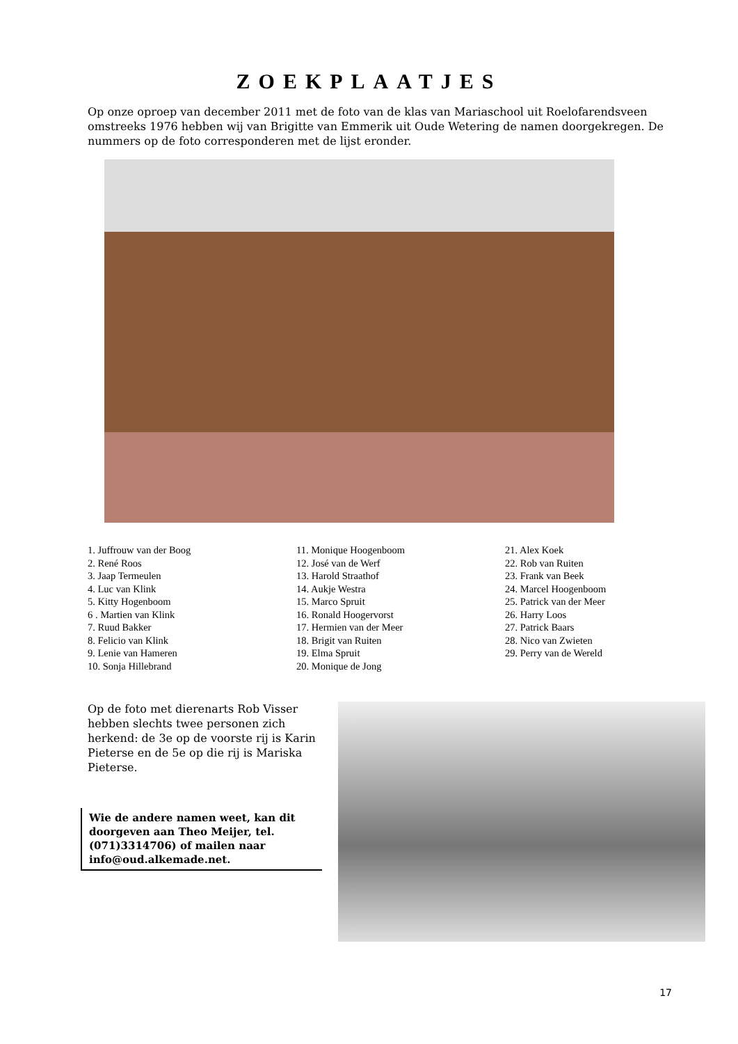ZOEKPLAATJES
Op onze oproep van december 2011 met de foto van de klas van Mariaschool uit Roelofarendsveen omstreeks 1976 hebben wij van Brigitte van Emmerik uit Oude Wetering de namen doorgekregen. De nummers op de foto corresponderen met de lijst eronder.
1. Juffrouw van der Boog
2. René Roos
3. Jaap Termeulen
4. Luc van Klink
5. Kitty Hogenboom
6 . Martien van Klink
7. Ruud Bakker
8. Felicio van Klink
9. Lenie van Hameren
10. Sonja Hillebrand
11. Monique Hoogenboom
12. José van de Werf
13. Harold Straathof
14. Aukje Westra
15. Marco Spruit
16. Ronald Hoogervorst
17. Hermien van der Meer
18. Brigit van Ruiten
19. Elma Spruit
20. Monique de Jong
21. Alex Koek
22. Rob van Ruiten
23. Frank van Beek
24. Marcel Hoogenboom
25. Patrick van der Meer
26. Harry Loos
27. Patrick Baars
28. Nico van Zwieten
29. Perry van de Wereld
Op de foto met dierenarts Rob Visser hebben slechts twee personen zich herkend: de 3e op de voorste rij is Karin Pieterse en de 5e op die rij is Mariska Pieterse.
Wie de andere namen weet, kan dit doorgeven aan Theo Meijer, tel. (071)3314706) of mailen naar info@oud.alkemade.net.
17